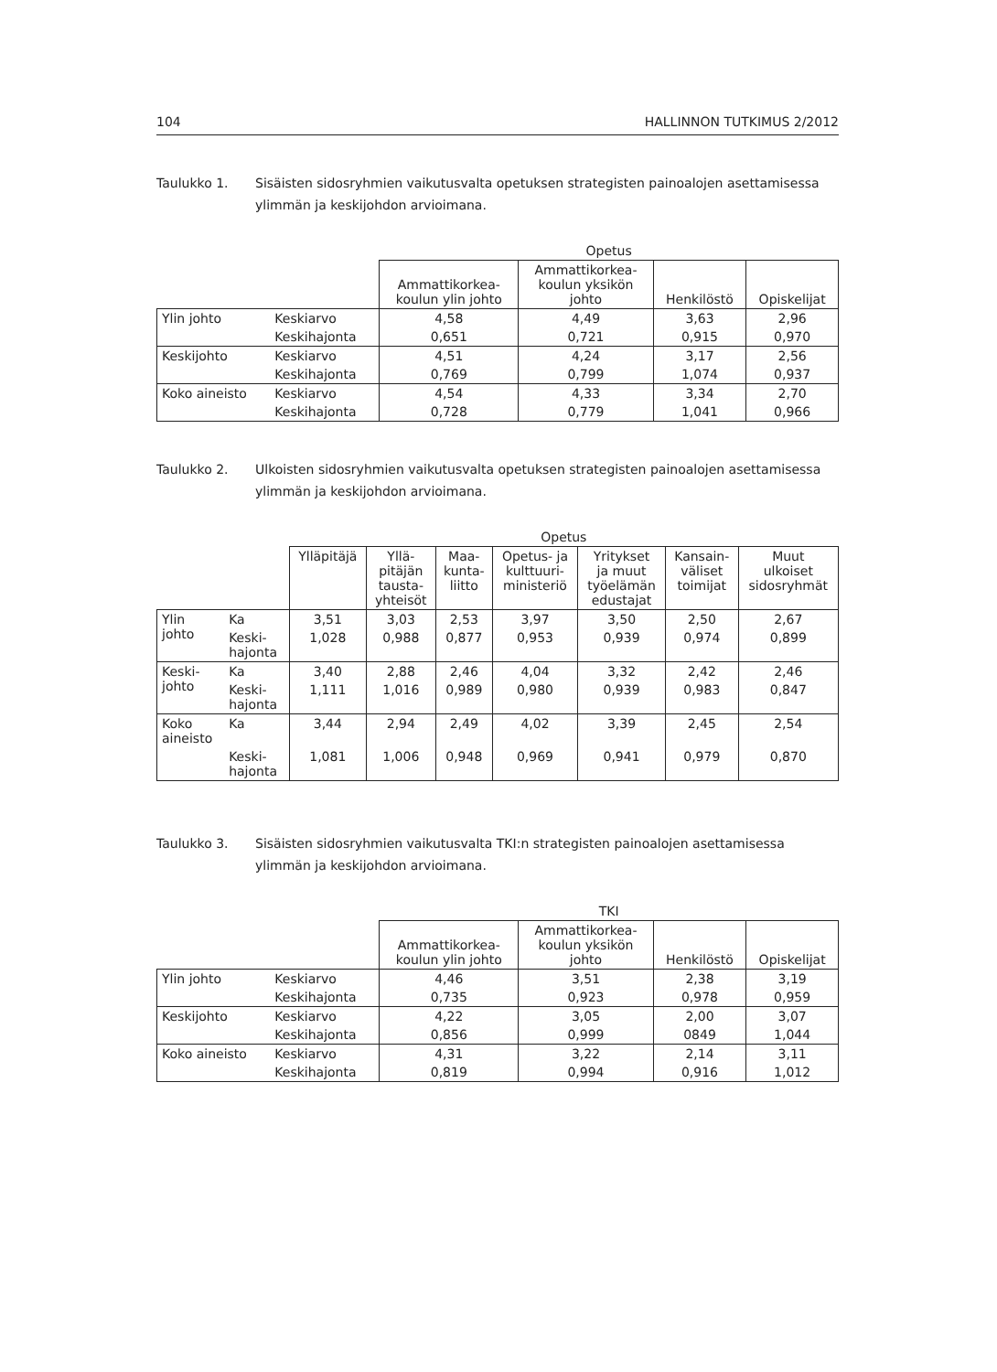104 HALLINNON TUTKIMUS 2/2012
Taulukko 1. Sisäisten sidosryhmien vaikutusvalta opetuksen strategisten painoalojen asettamisessa ylimmän ja keskijohdon arvioimana.
| | | Opetus | | | |
| --- | --- | --- | --- | --- | --- |
| | | Ammattikorkea- koulun ylin johto | Ammattikorkea- koulun yksikön johto | Henkilöstö | Opiskelijat |
| Ylin johto | Keskiarvo | 4,58 | 4,49 | 3,63 | 2,96 |
| | Keskihajonta | 0,651 | 0,721 | 0,915 | 0,970 |
| Keskijohto | Keskiarvo | 4,51 | 4,24 | 3,17 | 2,56 |
| | Keskihajonta | 0,769 | 0,799 | 1,074 | 0,937 |
| Koko aineisto | Keskiarvo | 4,54 | 4,33 | 3,34 | 2,70 |
| | Keskihajonta | 0,728 | 0,779 | 1,041 | 0,966 |
Taulukko 2. Ulkoisten sidosryhmien vaikutusvalta opetuksen strategisten painoalojen asettamisessa ylimmän ja keskijohdon arvioimana.
| | | Opetus | | | | | | |
| --- | --- | --- | --- | --- | --- | --- | --- | --- |
| | | Ylläpitäjä | Yllä- pitäjän tausta- yhteisöt | Maa- kunta- liitto | Opetus- ja kulttuuri- ministeriö | Yritykset ja muut työelämän edustajat | Kansain- väliset toimijat | Muut ulkoiset sidosryhmät |
| Ylin johto | Ka | 3,51 | 3,03 | 2,53 | 3,97 | 3,50 | 2,50 | 2,67 |
| | Keski- hajonta | 1,028 | 0,988 | 0,877 | 0,953 | 0,939 | 0,974 | 0,899 |
| Keski- johto | Ka | 3,40 | 2,88 | 2,46 | 4,04 | 3,32 | 2,42 | 2,46 |
| | Keski- hajonta | 1,111 | 1,016 | 0,989 | 0,980 | 0,939 | 0,983 | 0,847 |
| Koko aineisto | Ka | 3,44 | 2,94 | 2,49 | 4,02 | 3,39 | 2,45 | 2,54 |
| | Keski- hajonta | 1,081 | 1,006 | 0,948 | 0,969 | 0,941 | 0,979 | 0,870 |
Taulukko 3. Sisäisten sidosryhmien vaikutusvalta TKI:n strategisten painoalojen asettamisessa ylimmän ja keskijohdon arvioimana.
| | | TKI | | | |
| --- | --- | --- | --- | --- | --- |
| | | Ammattikorkea- koulun ylin johto | Ammattikorkea- koulun yksikön johto | Henkilöstö | Opiskelijat |
| Ylin johto | Keskiarvo | 4,46 | 3,51 | 2,38 | 3,19 |
| | Keskihajonta | 0,735 | 0,923 | 0,978 | 0,959 |
| Keskijohto | Keskiarvo | 4,22 | 3,05 | 2,00 | 3,07 |
| | Keskihajonta | 0,856 | 0,999 | 0849 | 1,044 |
| Koko aineisto | Keskiarvo | 4,31 | 3,22 | 2,14 | 3,11 |
| | Keskihajonta | 0,819 | 0,994 | 0,916 | 1,012 |